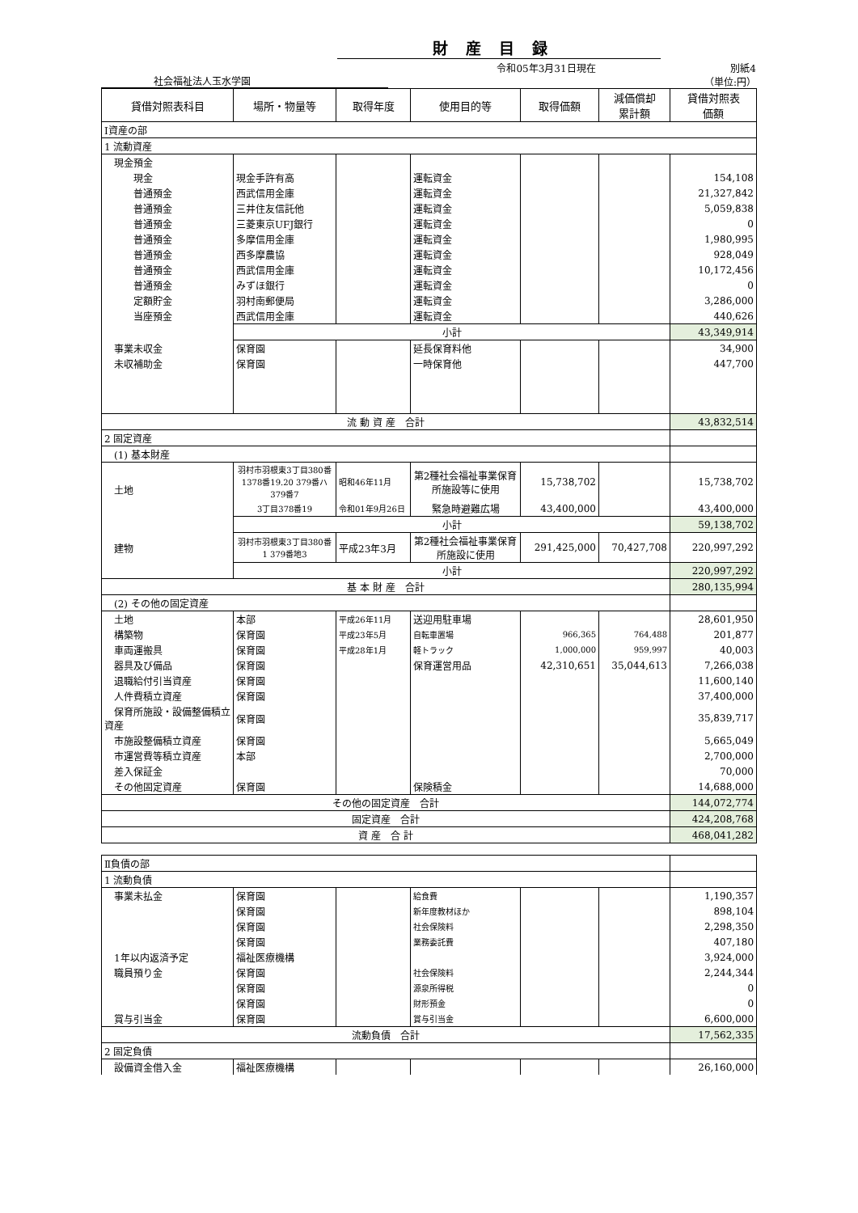財産目録
社会福祉法人玉水学園 令和05年3月31日現在 別紙4
（単位:円）
| 貸借対照表科目 | 場所・物量等 | 取得年度 | 使用目的等 | 取得価額 | 減価償却 累計額 | 貸借対照表 価額 |
| --- | --- | --- | --- | --- | --- | --- |
| Ⅰ資産の部 | | | | | | |
| 1 流動資産 | | | | | | |
| 現金預金 | | | | | | |
| 現金 | 現金手許有高 | | 運転資金 | | | 154,108 |
| 普通預金 | 西武信用金庫 | | 運転資金 | | | 21,327,842 |
| 普通預金 | 三井住友信託他 | | 運転資金 | | | 5,059,838 |
| 普通預金 | 三菱東京UFJ銀行 | | 運転資金 | | | 0 |
| 普通預金 | 多摩信用金庫 | | 運転資金 | | | 1,980,995 |
| 普通預金 | 西多摩農協 | | 運転資金 | | | 928,049 |
| 普通預金 | 西武信用金庫 | | 運転資金 | | | 10,172,456 |
| 普通預金 | みずほ銀行 | | 運転資金 | | | 0 |
| 定額貯金 | 羽村南郵便局 | | 運転資金 | | | 3,286,000 |
| 当座預金 | 西武信用金庫 | | 運転資金 | | | 440,626 |
| | 小計 | | | | | 43,349,914 |
| 事業未収金 | 保育園 | | 延長保育料他 | | | 34,900 |
| 未収補助金 | 保育園 | | 一時保育他 | | | 447,700 |
| 流 動 資 産 合計 | | | | | | 43,832,514 |
| 2 固定資産 | | | | | | |
| (1) 基本財産 | | | | | | |
| 土地 | 羽村市羽根東3丁目380番1378番19.20 379番ハ379番7 | 昭和46年11月 | 第2種社会福祉事業保育所施設等に使用 | 15,738,702 | | 15,738,702 |
| | 3丁目378番19 | 令和01年9月26日 | 緊急時避難広場 | 43,400,000 | | 43,400,000 |
| | 小計 | | | | | 59,138,702 |
| 建物 | 羽村市羽根東3丁目380番1 379番地3 | 平成23年3月 | 第2種社会福祉事業保育所施設に使用 | 291,425,000 | 70,427,708 | 220,997,292 |
| | 小計 | | | | | 220,997,292 |
| 基 本 財 産 合計 | | | | | | 280,135,994 |
| (2) その他の固定資産 | | | | | | |
| 土地 | 本部 | 平成26年11月 | 送迎用駐車場 | | | 28,601,950 |
| 構築物 | 保育園 | 平成23年5月 | 自転車置場 | 966,365 | 764,488 | 201,877 |
| 車両運搬具 | 保育園 | 平成28年1月 | 軽トラック | 1,000,000 | 959,997 | 40,003 |
| 器具及び備品 | 保育園 | | 保育運営用品 | 42,310,651 | 35,044,613 | 7,266,038 |
| 退職給付引当資産 | 保育園 | | | | | 11,600,140 |
| 人件費積立資産 | 保育園 | | | | | 37,400,000 |
| 保育所施設・設備整備積立資産 | 保育園 | | | | | 35,839,717 |
| 市施設整備積立資産 | 保育園 | | | | | 5,665,049 |
| 市運営費等積立資産 | 本部 | | | | | 2,700,000 |
| 差入保証金 | | | | | | 70,000 |
| その他固定資産 | 保育園 | | 保険積金 | | | 14,688,000 |
| その他の固定資産 合計 | | | | | | 144,072,774 |
| 固定資産 合計 | | | | | | 424,208,768 |
| 資 産 合 計 | | | | | | 468,041,282 |
| Ⅱ負債の部 | | | | | | |
| 1 流動負債 | | | | | | |
| 事業未払金 | 保育園 | | 給食費 | | | 1,190,357 |
| | 保育園 | | 新年度教材ほか | | | 898,104 |
| | 保育園 | | 社会保険料 | | | 2,298,350 |
| | 保育園 | | 業務委託費 | | | 407,180 |
| 1年以内返済予定 | 福祉医療機構 | | | | | 3,924,000 |
| 職員預り金 | 保育園 | | 社会保険料 | | | 2,244,344 |
| | 保育園 | | 源泉所得税 | | | 0 |
| | 保育園 | | 財形預金 | | | 0 |
| 賞与引当金 | 保育園 | | 賞与引当金 | | | 6,600,000 |
| 流動負債 合計 | | | | | | 17,562,335 |
| 2 固定負債 | | | | | | |
| 設備資金借入金 | 福祉医療機構 | | | | | 26,160,000 |